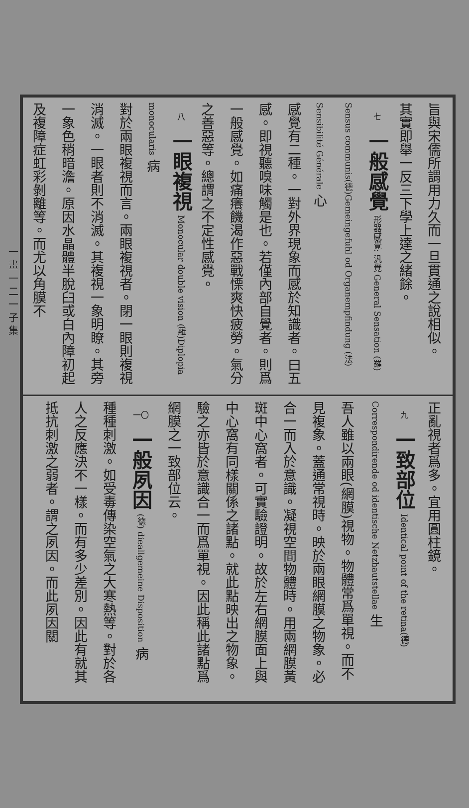一 畫 一 二 一 子 集
旨與宋儒所謂用力久而一旦貫通之說相似。
其實即舉一反三下學上達之緒餘。
七一般感覺 形器感覺: 汎覺 General Sensation (羅) Sensus communis(德)Gemeingefuhl od Organempfindung (法) Sensibilité Générale 心
感覺有二種。一對外界現象而感於知識者。曰五感。即視聽嗅味觸是也。若僅內部自覺者。則爲一般感覺。如痛癢饑渴作惡戰慄爽快疲勞。氣分之善惡等。總謂之不定性感覺。
八一眼複視 Monocular double vision (羅)Diplopia monocularis 病
對於兩眼複視而言。兩眼複視者。閉一眼則複視消滅。一眼者則不消滅。其複視一象明瞭。其旁一象色稍暗澹。原因水晶體半脫臼或白內障初起及複障症虹彩剝離等。而尤以角膜不
正亂視者爲多。宜用圓柱鏡。
九一致部位 Identical point of the retina(德) Correspondirende od identische Netzhautstellae 生
吾人雖以兩眼(網膜)視物。物體常爲單視。而不見複象。蓋通常視時。映於兩眼網膜之物象。必合一而入於意識。凝視空間物體時。用兩網膜黃斑中心窩者。可實驗證明。故於左右網膜面上與中心窩有同樣關係之諸點。就此點映出之物象。驗之亦皆於意識合一而爲單視。因此稱此諸點爲網膜之一致部位云。
一〇 一般夙因 (德) dieallgemeine Disposition 病
種種刺激。如受毒傳染空氣之大寒熱等。對於各人之反應決不一樣。而有多少差別。因此有就其抵抗刺激之弱者。謂之夙因。而此夙因關